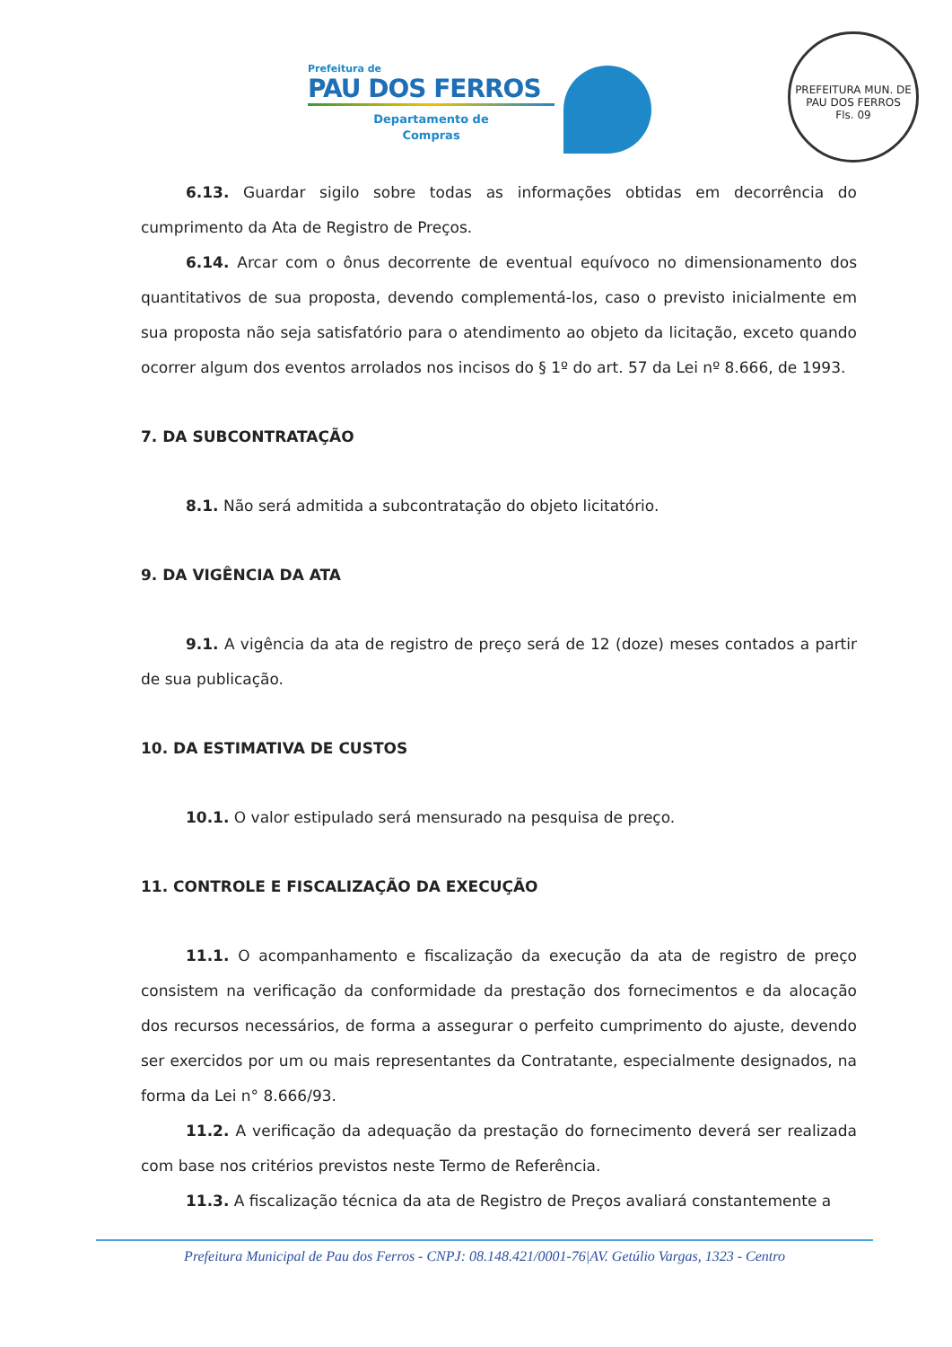Prefeitura de
PAU DOS FERROS
Departamento de
Compras
PREFEITURA MUN. DE PAU DOS FERROS
Fls. 09
6.13. Guardar sigilo sobre todas as informações obtidas em decorrência do cumprimento da Ata de Registro de Preços.
6.14. Arcar com o ônus decorrente de eventual equívoco no dimensionamento dos quantitativos de sua proposta, devendo complementá-los, caso o previsto inicialmente em sua proposta não seja satisfatório para o atendimento ao objeto da licitação, exceto quando ocorrer algum dos eventos arrolados nos incisos do § 1º do art. 57 da Lei nº 8.666, de 1993.
7. DA SUBCONTRATAÇÃO
8.1. Não será admitida a subcontratação do objeto licitatório.
9. DA VIGÊNCIA DA ATA
9.1. A vigência da ata de registro de preço será de 12 (doze) meses contados a partir de sua publicação.
10. DA ESTIMATIVA DE CUSTOS
10.1. O valor estipulado será mensurado na pesquisa de preço.
11. CONTROLE E FISCALIZAÇÃO DA EXECUÇÃO
11.1. O acompanhamento e fiscalização da execução da ata de registro de preço consistem na verificação da conformidade da prestação dos fornecimentos e da alocação dos recursos necessários, de forma a assegurar o perfeito cumprimento do ajuste, devendo ser exercidos por um ou mais representantes da Contratante, especialmente designados, na forma da Lei n° 8.666/93.
11.2. A verificação da adequação da prestação do fornecimento deverá ser realizada com base nos critérios previstos neste Termo de Referência.
11.3. A fiscalização técnica da ata de Registro de Preços avaliará constantemente a
Prefeitura Municipal de Pau dos Ferros - CNPJ: 08.148.421/0001-76|AV. Getúlio Vargas, 1323 - Centro